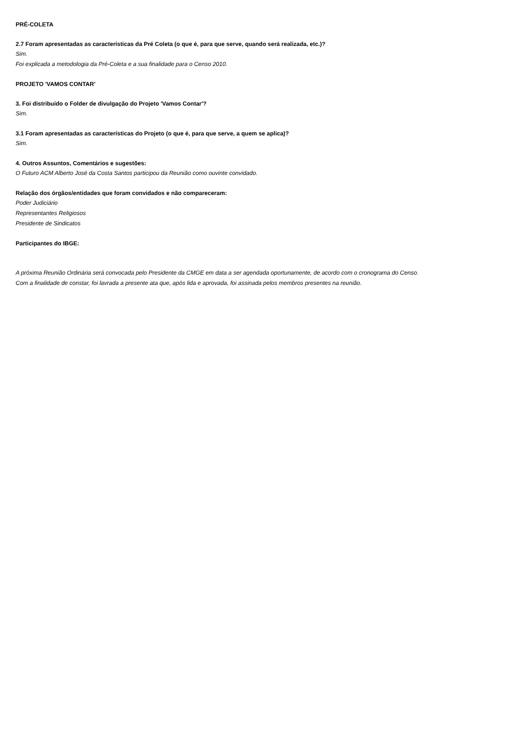PRÉ-COLETA
2.7 Foram apresentadas as características da Pré Coleta (o que é, para que serve, quando será realizada, etc.)?
Sim.
Foi explicada a metodologia da Pré-Coleta e a sua finalidade para o Censo 2010.
PROJETO 'VAMOS CONTAR'
3. Foi distribuído o Folder de divulgação do Projeto 'Vamos Contar'?
Sim.
3.1 Foram apresentadas as características do Projeto (o que é, para que serve, a quem se aplica)?
Sim.
4. Outros Assuntos, Comentários e sugestões:
O Futuro ACM Alberto José da Costa Santos participou da Reunião como ouvinte convidado.
Relação dos órgãos/entidades que foram convidados e não compareceram:
Poder Judiciário
Representantes Religiosos
Presidente de Sindicatos
Participantes do IBGE:
A próxima Reunião Ordinária será convocada pelo Presidente da CMGE em data a ser agendada oportunamente, de acordo com o cronograma do Censo.
Com a finalidade de constar, foi lavrada a presente ata que, após lida e aprovada, foi assinada pelos membros presentes na reunião.